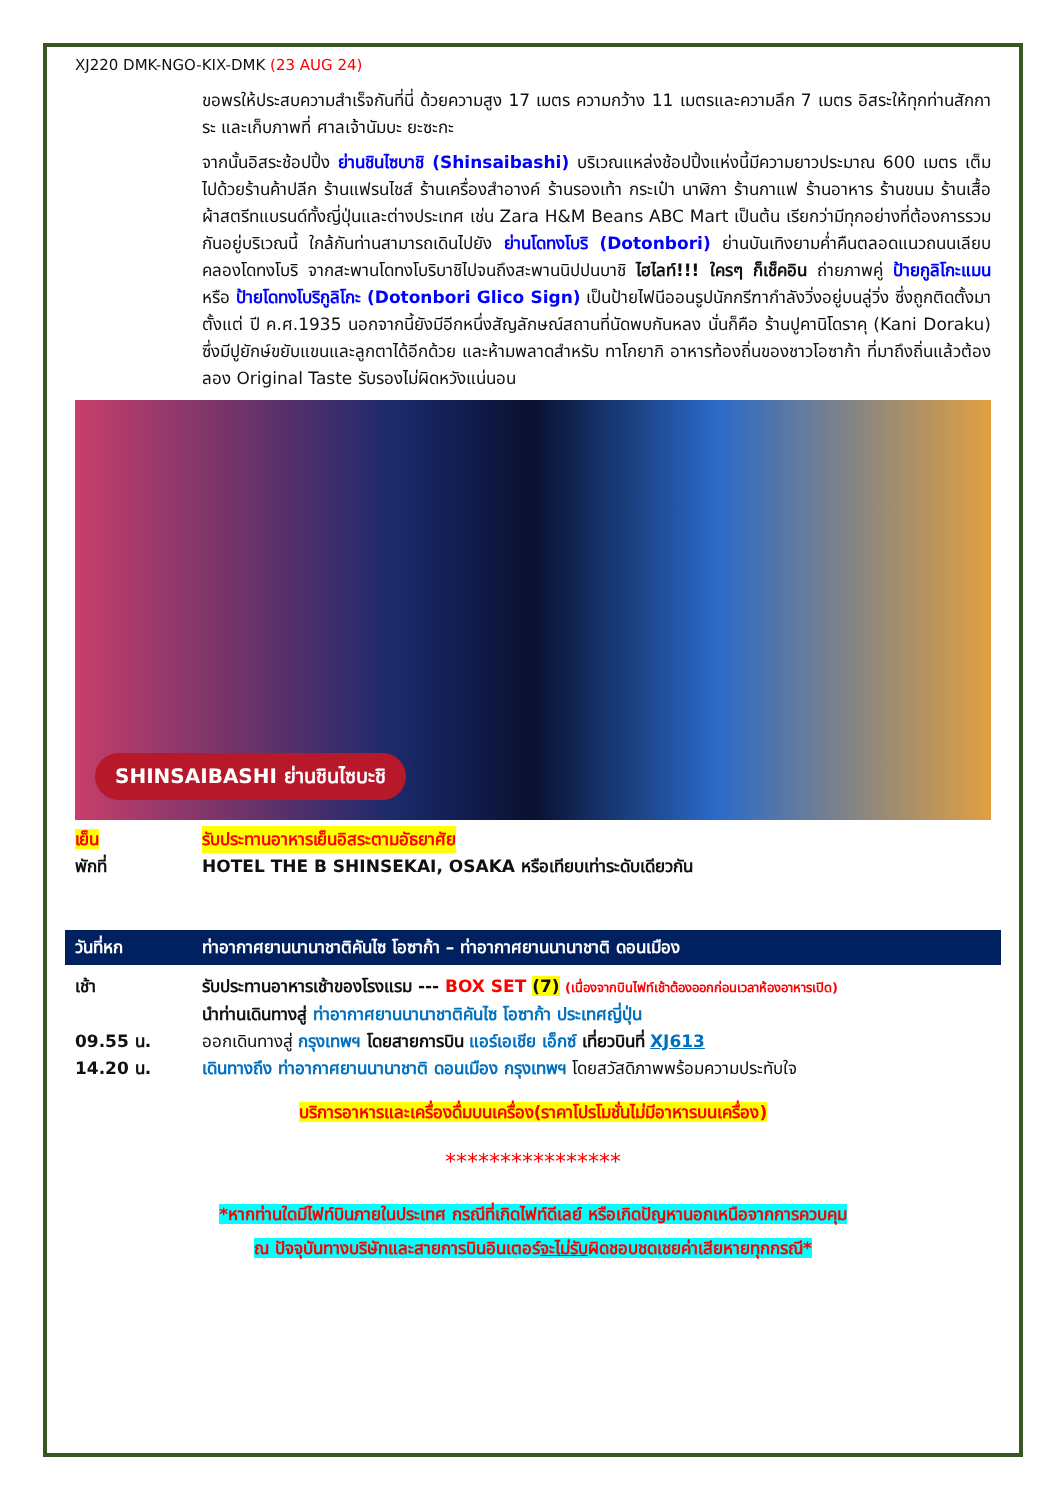XJ220 DMK-NGO-KIX-DMK (23 AUG 24)
ขอพรให้ประสบความสำเร็จกันที่นี่ ด้วยความสูง 17 เมตร ความกว้าง 11 เมตรและความลึก 7 เมตร อิสระให้ทุกท่านสักการะ และเก็บภาพที่ ศาลเจ้านัมบะ ยะซะกะ
จากนั้นอิสระช้อปปิ้ง ย่านชินไซบาชิ (Shinsaibashi) บริเวณแหล่งช้อปปิ้งแห่งนี้มีความยาวประมาณ 600 เมตร เต็มไปด้วยร้านค้าปลีก ร้านแฟรนไชส์ ร้านเครื่องสำอางค์ ร้านรองเท้า กระเป๋า นาฬิกา ร้านกาแฟ ร้านอาหาร ร้านขนม ร้านเสื้อผ้าสตรีทแบรนด์ทั้งญี่ปุ่นและต่างประเทศ เช่น Zara H&M Beans ABC Mart เป็นต้น เรียกว่ามีทุกอย่างที่ต้องการรวมกันอยู่บริเวณนี้ ใกล้กันท่านสามารถเดินไปยัง ย่านโดทงโบริ (Dotonbori) ย่านบันเทิงยามค่ำคืนตลอดแนวถนนเลียบคลองโดทงโบริ จากสะพานโดทงโบริบาชิไปจนถึงสะพานนิปปนบาชิ ไฮไลท์!!! ใครๆ ก็เช็คอิน ถ่ายภาพคู่ ป้ายกูลิโกะแมน หรือ ป้ายโดทงโบริกูลิโกะ (Dotonbori Glico Sign) เป็นป้ายไฟนีออนรูปนักกรีฑากำลังวิ่งอยู่บนลู่วิ่ง ซึ่งถูกติดตั้งมาตั้งแต่ ปี ค.ศ.1935 นอกจากนี้ยังมีอีกหนึ่งสัญลักษณ์สถานที่นัดพบกันหลง นั่นก็คือ ร้านปูคานิโดราคุ (Kani Doraku) ซึ่งมีปูยักษ์ขยับแขนและลูกตาได้อีกด้วย และห้ามพลาดสำหรับ ทาโกยากิ อาหารท้องถิ่นของชาวโอซาก้า ที่มาถึงถิ่นแล้วต้องลอง Original Taste รับรองไม่ผิดหวังแน่นอน
SHINSAIBASHI ย่านชินไซบะชิ
เย็น รับประทานอาหารเย็นอิสระตามอัธยาศัย
พักที่ HOTEL THE B SHINSEKAI, OSAKA หรือเทียบเท่าระดับเดียวกัน
วันที่หก ท่าอากาศยานนานาชาติคันไซ โอซาก้า – ท่าอากาศยานนานาชาติ ดอนเมือง
เช้า รับประทานอาหารเช้าของโรงแรม --- BOX SET (7) (เนื่องจากบินไฟท์เช้าต้องออกก่อนเวลาห้องอาหารเปิด)
นำท่านเดินทางสู่ ท่าอากาศยานนานาชาติคันไซ โอซาก้า ประเทศญี่ปุ่น
09.55 น. ออกเดินทางสู่ กรุงเทพฯ โดยสายการบิน แอร์เอเชีย เอ็กซ์ เที่ยวบินที่ XJ613
14.20 น. เดินทางถึง ท่าอากาศยานนานาชาติ ดอนเมือง กรุงเทพฯ โดยสวัสดิภาพพร้อมความประทับใจ
บริการอาหารและเครื่องดื่มบนเครื่อง(ราคาโปรโมชั่นไม่มีอาหารบนเครื่อง)
****************
*หากท่านใดมีไฟท์บินภายในประเทศ กรณีที่เกิดไฟท์ดีเลย์ หรือเกิดปัญหานอกเหนือจากการควบคุม
ณ ปัจจุบันทางบริษัทและสายการบินอินเตอร์จะไม่รับผิดชอบชดเชยค่าเสียหายทุกกรณี*